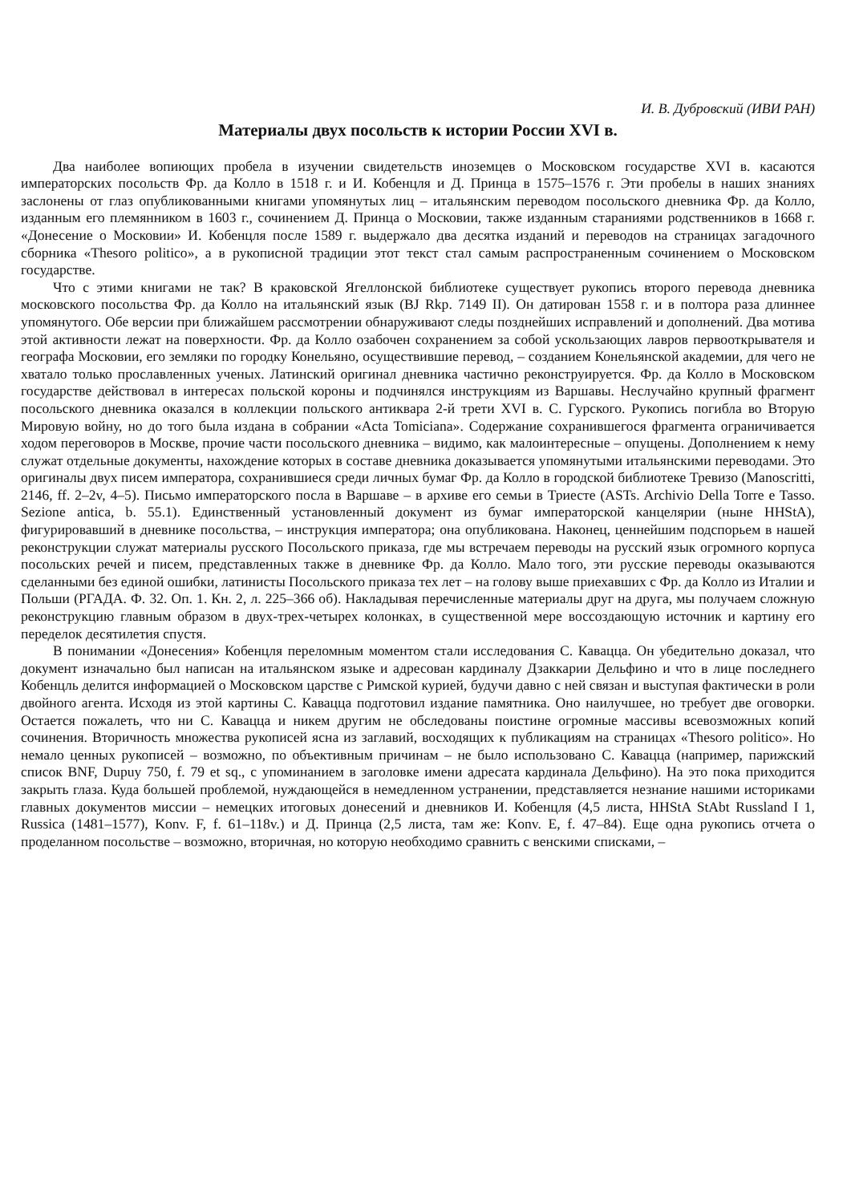И. В. Дубровский (ИВИ РАН)
Материалы двух посольств к истории России XVI в.
Два наиболее вопиющих пробела в изучении свидетельств иноземцев о Московском государстве XVI в. касаются императорских посольств Фр. да Колло в 1518 г. и И. Кобенцля и Д. Принца в 1575–1576 г. Эти пробелы в наших знаниях заслонены от глаз опубликованными книгами упомянутых лиц – итальянским переводом посольского дневника Фр. да Колло, изданным его племянником в 1603 г., сочинением Д. Принца о Московии, также изданным стараниями родственников в 1668 г. «Донесение о Московии» И. Кобенцля после 1589 г. выдержало два десятка изданий и переводов на страницах загадочного сборника «Thesoro politico», а в рукописной традиции этот текст стал самым распространенным сочинением о Московском государстве.
Что с этими книгами не так? В краковской Ягеллонской библиотеке существует рукопись второго перевода дневника московского посольства Фр. да Колло на итальянский язык (BJ Rkp. 7149 II). Он датирован 1558 г. и в полтора раза длиннее упомянутого. Обе версии при ближайшем рассмотрении обнаруживают следы позднейших исправлений и дополнений. Два мотива этой активности лежат на поверхности. Фр. да Колло озабочен сохранением за собой ускользающих лавров первооткрывателя и географа Московии, его земляки по городку Конельяно, осуществившие перевод, – созданием Конельянской академии, для чего не хватало только прославленных ученых. Латинский оригинал дневника частично реконструируется. Фр. да Колло в Московском государстве действовал в интересах польской короны и подчинялся инструкциям из Варшавы. Неслучайно крупный фрагмент посольского дневника оказался в коллекции польского антиквара 2-й трети XVI в. С. Гурского. Рукопись погибла во Вторую Мировую войну, но до того была издана в собрании «Acta Tomiciana». Содержание сохранившегося фрагмента ограничивается ходом переговоров в Москве, прочие части посольского дневника – видимо, как малоинтересные – опущены. Дополнением к нему служат отдельные документы, нахождение которых в составе дневника доказывается упомянутыми итальянскими переводами. Это оригиналы двух писем императора, сохранившиеся среди личных бумаг Фр. да Колло в городской библиотеке Тревизо (Manoscritti, 2146, ff. 2–2v, 4–5). Письмо императорского посла в Варшаве – в архиве его семьи в Триесте (ASTs. Archivio Della Torre e Tasso. Sezione antica, b. 55.1). Единственный установленный документ из бумаг императорской канцелярии (ныне HHStA), фигурировавший в дневнике посольства, – инструкция императора; она опубликована. Наконец, ценнейшим подспорьем в нашей реконструкции служат материалы русского Посольского приказа, где мы встречаем переводы на русский язык огромного корпуса посольских речей и писем, представленных также в дневнике Фр. да Колло. Мало того, эти русские переводы оказываются сделанными без единой ошибки, латинисты Посольского приказа тех лет – на голову выше приехавших с Фр. да Колло из Италии и Польши (РГАДА. Ф. 32. Оп. 1. Кн. 2, л. 225–366 об). Накладывая перечисленные материалы друг на друга, мы получаем сложную реконструкцию главным образом в двух-трех-четырех колонках, в существенной мере воссоздающую источник и картину его переделок десятилетия спустя.
В понимании «Донесения» Кобенцля переломным моментом стали исследования С. Каваццa. Он убедительно доказал, что документ изначально был написан на итальянском языке и адресован кардиналу Дзаккарии Дельфино и что в лице последнего Кобенцль делится информацией о Московском царстве с Римской курией, будучи давно с ней связан и выступая фактически в роли двойного агента. Исходя из этой картины С. Кавацца подготовил издание памятника. Оно наилучшее, но требует две оговорки. Остается пожалеть, что ни С. Кавацца и никем другим не обследованы поистине огромные массивы всевозможных копий сочинения. Вторичность множества рукописей ясна из заглавий, восходящих к публикациям на страницах «Thesoro politico». Но немало ценных рукописей – возможно, по объективным причинам – не было использовано С. Кавацца (например, парижский список BNF, Dupuy 750, f. 79 et sq., с упоминанием в заголовке имени адресата кардинала Дельфино). На это пока приходится закрыть глаза. Куда большей проблемой, нуждающейся в немедленном устранении, представляется незнание нашими историками главных документов миссии – немецких итоговых донесений и дневников И. Кобенцля (4,5 листа, HHStA StAbt Russland I 1, Russica (1481–1577), Konv. F, f. 61–118v.) и Д. Принца (2,5 листа, там же: Konv. E, f. 47–84). Еще одна рукопись отчета о проделанном посольстве – возможно, вторичная, но которую необходимо сравнить с венскими списками, –